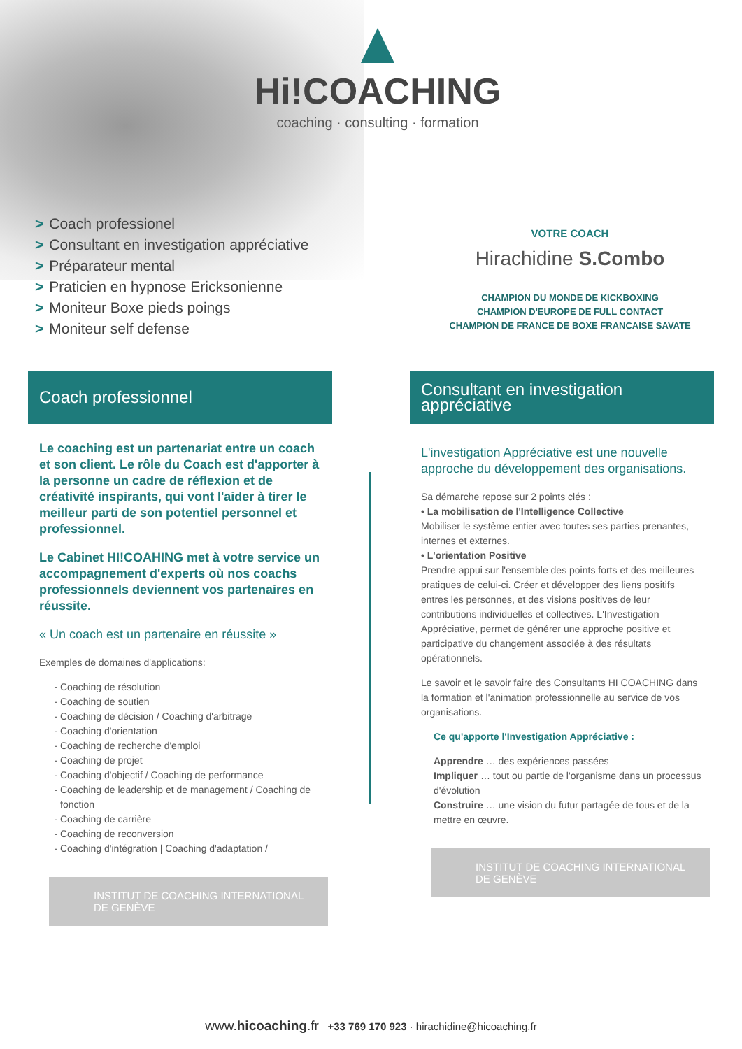Hi!COACHING
coaching · consulting · formation
> Coach professionel
> Consultant en investigation appréciative
> Préparateur mental
> Praticien en hypnose Ericksonienne
> Moniteur Boxe pieds poings
> Moniteur self defense
VOTRE COACH
Hirachidine S.Combo
CHAMPION DU MONDE DE KICKBOXING
CHAMPION D'EUROPE DE FULL CONTACT
CHAMPION DE FRANCE DE BOXE FRANCAISE SAVATE
Coach professionnel
Le coaching est un partenariat entre un coach et son client. Le rôle du Coach est d'apporter à la personne un cadre de réflexion et de créativité inspirants, qui vont l'aider à tirer le meilleur parti de son potentiel personnel et professionnel.
Le Cabinet HI!COAHING met à votre service un accompagnement d'experts où nos coachs professionnels deviennent vos partenaires en réussite.
« Un coach est un partenaire en réussite »
Exemples de domaines d'applications:
Coaching de résolution
Coaching de soutien
Coaching de décision / Coaching d'arbitrage
Coaching d'orientation
Coaching de recherche d'emploi
Coaching de projet
Coaching d'objectif / Coaching de performance
Coaching de leadership et de management / Coaching de fonction
Coaching de carrière
Coaching de reconversion
Coaching d'intégration | Coaching d'adaptation /
INSTITUT DE COACHING INTERNATIONAL DE GENÈVE
Consultant en investigation appréciative
L'investigation Appréciative est une nouvelle approche du développement des organisations.
Sa démarche repose sur 2 points clés :
• La mobilisation de l'Intelligence Collective
Mobiliser le système entier avec toutes ses parties prenantes, internes et externes.
• L'orientation Positive
Prendre appui sur l'ensemble des points forts et des meilleures pratiques de celui-ci. Créer et développer des liens positifs entres les personnes, et des visions positives de leur contributions individuelles et collectives. L'Investigation Appréciative, permet de générer une approche positive et participative du changement associée à des résultats opérationnels.
Le savoir et le savoir faire des Consultants HI COACHING dans la formation et l'animation professionnelle au service de vos organisations.
Ce qu'apporte l'Investigation Appréciative :
Apprendre … des expériences passées
Impliquer … tout ou partie de l'organisme dans un processus d'évolution
Construire … une vision du futur partagée de tous et de la mettre en œuvre.
INSTITUT DE COACHING INTERNATIONAL DE GENÈVE
www.hicoaching.fr +33 769 170 923 · hirachidine@hicoaching.fr